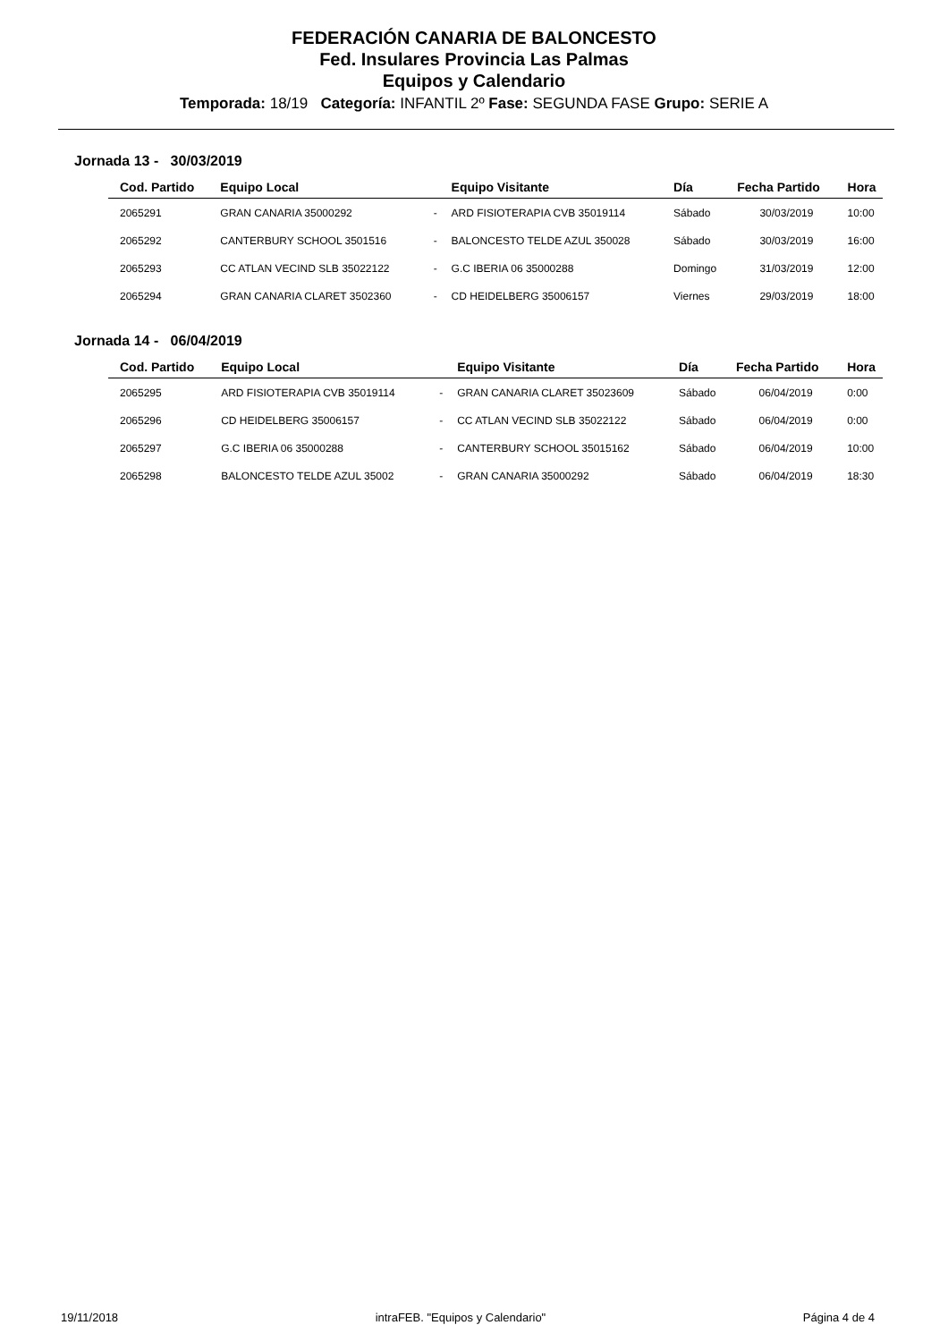FEDERACIÓN CANARIA DE BALONCESTO
Fed. Insulares Provincia Las Palmas
Equipos y Calendario
Temporada: 18/19 Categoría: INFANTIL 2º Fase: SEGUNDA FASE Grupo: SERIE A
Jornada 13 - 30/03/2019
| Cod. Partido | Equipo Local | | Equipo Visitante | Día | Fecha Partido | Hora |
| --- | --- | --- | --- | --- | --- | --- |
| 2065291 | GRAN CANARIA 35000292 | - | ARD FISIOTERAPIA CVB 35019114 | Sábado | 30/03/2019 | 10:00 |
| 2065292 | CANTERBURY SCHOOL 3501516 | - | BALONCESTO TELDE AZUL 350028 | Sábado | 30/03/2019 | 16:00 |
| 2065293 | CC ATLAN VECIND SLB 35022122 | - | G.C IBERIA 06 35000288 | Domingo | 31/03/2019 | 12:00 |
| 2065294 | GRAN CANARIA CLARET 3502360 | - | CD HEIDELBERG 35006157 | Viernes | 29/03/2019 | 18:00 |
Jornada 14 - 06/04/2019
| Cod. Partido | Equipo Local | | Equipo Visitante | Día | Fecha Partido | Hora |
| --- | --- | --- | --- | --- | --- | --- |
| 2065295 | ARD FISIOTERAPIA CVB 35019114 | - | GRAN CANARIA CLARET 35023609 | Sábado | 06/04/2019 | 0:00 |
| 2065296 | CD HEIDELBERG 35006157 | - | CC ATLAN VECIND SLB 35022122 | Sábado | 06/04/2019 | 0:00 |
| 2065297 | G.C IBERIA 06 35000288 | - | CANTERBURY SCHOOL 35015162 | Sábado | 06/04/2019 | 10:00 |
| 2065298 | BALONCESTO TELDE AZUL 35002 | - | GRAN CANARIA 35000292 | Sábado | 06/04/2019 | 18:30 |
19/11/2018 intraFEB. "Equipos y Calendario" Página 4 de 4